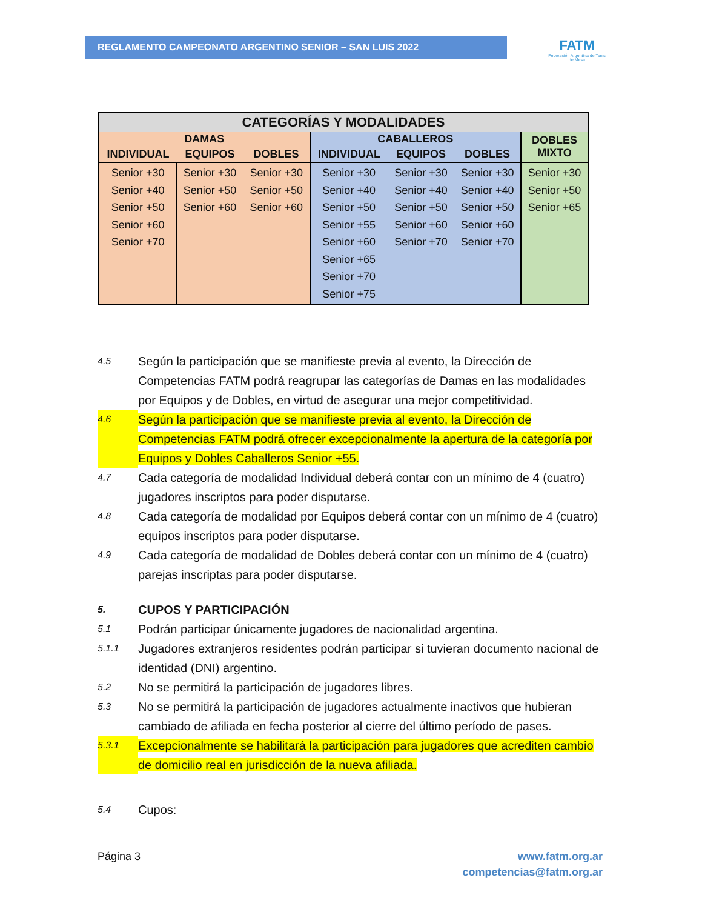REGLAMENTO CAMPEONATO ARGENTINO SENIOR – SAN LUIS 2022
FATM
Federación Argentina de Tenis de Mesa
| CATEGORÍAS Y MODALIDADES | | | | | | |
| --- | --- | --- | --- | --- | --- | --- |
| DAMAS | | | CABALLEROS | | | DOBLES MIXTO |
| INDIVIDUAL | EQUIPOS | DOBLES | INDIVIDUAL | EQUIPOS | DOBLES | |
| Senior +30 Senior +40 Senior +50 Senior +60 Senior +70 | Senior +30 Senior +50 Senior +60 | Senior +30 Senior +50 Senior +60 | Senior +30 Senior +40 Senior +50 Senior +55 Senior +60 Senior +65 Senior +70 Senior +75 | Senior +30 Senior +40 Senior +50 Senior +60 Senior +70 | Senior +30 Senior +40 Senior +50 Senior +60 Senior +70 | Senior +30 Senior +50 Senior +65 |
4.5 Según la participación que se manifieste previa al evento, la Dirección de Competencias FATM podrá reagrupar las categorías de Damas en las modalidades por Equipos y de Dobles, en virtud de asegurar una mejor competitividad.
4.6 Según la participación que se manifieste previa al evento, la Dirección de Competencias FATM podrá ofrecer excepcionalmente la apertura de la categoría por Equipos y Dobles Caballeros Senior +55.
4.7 Cada categoría de modalidad Individual deberá contar con un mínimo de 4 (cuatro) jugadores inscriptos para poder disputarse.
4.8 Cada categoría de modalidad por Equipos deberá contar con un mínimo de 4 (cuatro) equipos inscriptos para poder disputarse.
4.9 Cada categoría de modalidad de Dobles deberá contar con un mínimo de 4 (cuatro) parejas inscriptas para poder disputarse.
5. CUPOS Y PARTICIPACIÓN
5.1 Podrán participar únicamente jugadores de nacionalidad argentina.
5.1.1 Jugadores extranjeros residentes podrán participar si tuvieran documento nacional de identidad (DNI) argentino.
5.2 No se permitirá la participación de jugadores libres.
5.3 No se permitirá la participación de jugadores actualmente inactivos que hubieran cambiado de afiliada en fecha posterior al cierre del último período de pases.
5.3.1 Excepcionalmente se habilitará la participación para jugadores que acrediten cambio de domicilio real en jurisdicción de la nueva afiliada.
5.4 Cupos:
Página 3 www.fatm.org.ar
competencias@fatm.org.ar